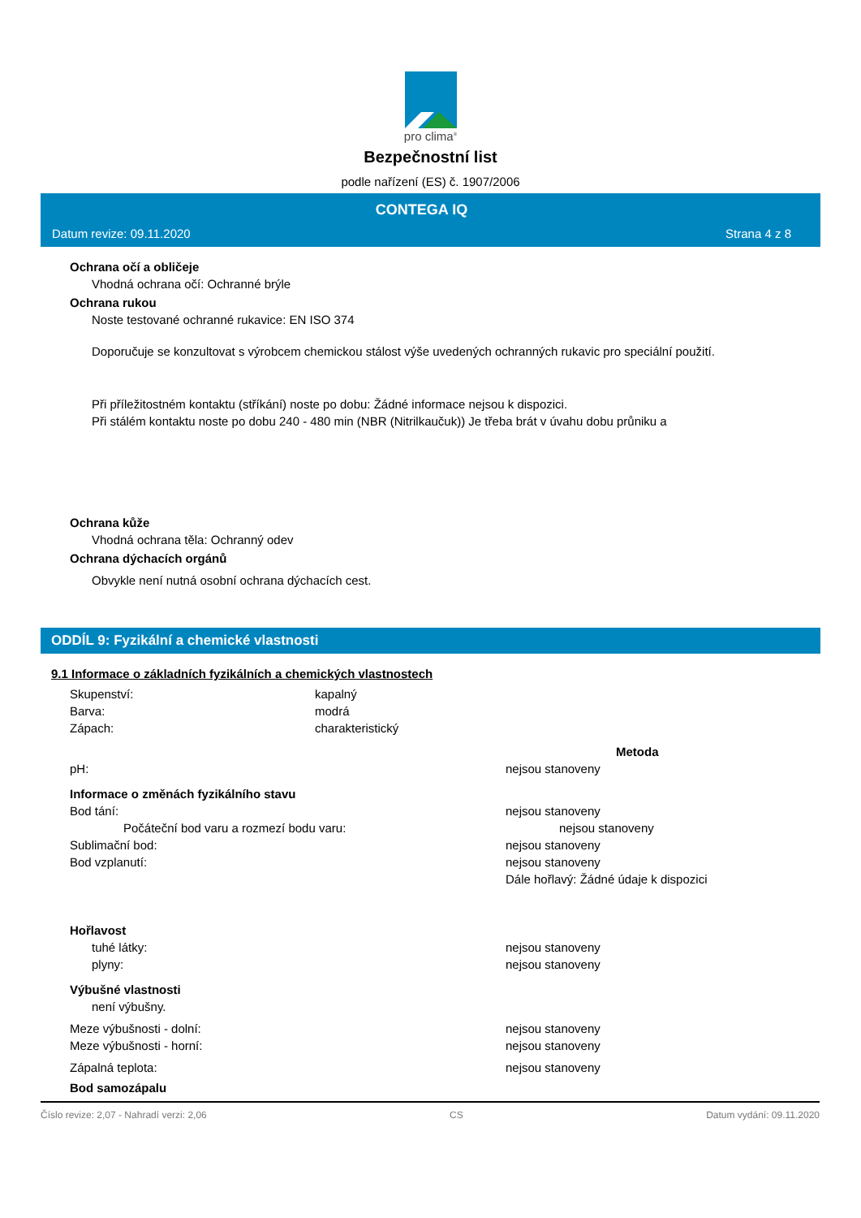pro clima<sup>®</sup>
Bezpečnostní list
podle nařízení (ES) č. 1907/2006
CONTEGA IQ
Datum revize: 09.11.2020 Strana 4 z 8
Ochrana očí a obličeje
Vhodná ochrana očí: Ochranné brýle
Ochrana rukou
Noste testované ochranné rukavice: EN ISO 374
Doporučuje se konzultovat s výrobcem chemickou stálost výše uvedených ochranných rukavic pro speciální použití.
Při příležitostném kontaktu (stříkání) noste po dobu: Žádné informace nejsou k dispozici.
Při stálém kontaktu noste po dobu 240 - 480 min (NBR (Nitrilkaučuk)) Je třeba brát v úvahu dobu průniku a
Ochrana kůže
Vhodná ochrana těla: Ochranný odev
Ochrana dýchacích orgánů
Obvykle není nutná osobní ochrana dýchacích cest.
ODDÍL 9: Fyzikální a chemické vlastnosti
9.1 Informace o základních fyzikálních a chemických vlastnostech
| Skupenství: | kapalný | |
| Barva: | modrá | |
| Zápach: | charakteristický | |
| | | Metoda |
| pH: | | nejsou stanoveny |
| Informace o změnách fyzikálního stavu | | |
| Bod tání: | | nejsou stanoveny |
| Počáteční bod varu a rozmezí bodu varu: | | nejsou stanoveny |
| Sublimační bod: | | nejsou stanoveny |
| Bod vzplanutí: | | nejsou stanoveny |
| | | Dále hořlavý: Žádné údaje k dispozici |
| Hořlavost | | |
| tuhé látky: | | nejsou stanoveny |
| plyny: | | nejsou stanoveny |
| Výbušné vlastnosti | | |
| není výbušny. | | |
| Meze výbušnosti - dolní: | | nejsou stanoveny |
| Meze výbušnosti - horní: | | nejsou stanoveny |
| Zápalná teplota: | | nejsou stanoveny |
| Bod samozápalu | | |
Číslo revize: 2,07 - Nahradí verzi: 2,06 CS Datum vydání: 09.11.2020